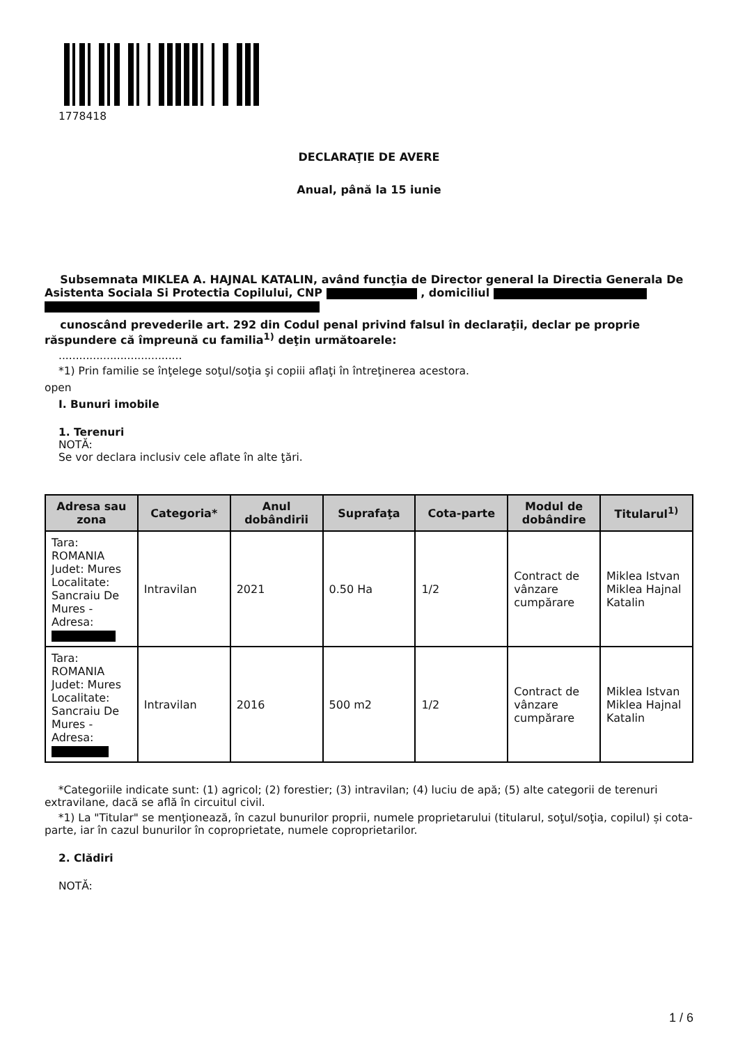1778418
DECLARAŢIE DE AVERE
Anual, până la 15 iunie
Subsemnata MIKLEA A. HAJNAL KATALIN, având funcţia de Director general la Directia Generala De Asistenta Sociala Si Protectia Copilului, CNP , domiciliul
cunoscând prevederile art. 292 din Codul penal privind falsul în declaraţii, declar pe proprie răspundere că împreună cu familia<sup>1)</sup> deţin următoarele:
....................................
*1) Prin familie se înţelege soţul/soţia şi copiii aflaţi în întreţinerea acestora.
open
I. Bunuri imobile
1. Terenuri
NOTĂ:
Se vor declara inclusiv cele aflate în alte ţări.
| Adresa sau zona | Categoria* | Anul dobândirii | Suprafaţa | Cota-parte | Modul de dobândire | Titularul<sup>1)</sup> |
| --- | --- | --- | --- | --- | --- | --- |
| Tara: ROMANIA Judet: Mures Localitate: Sancraiu De Mures - Adresa: | Intravilan | 2021 | 0.50 Ha | 1/2 | Contract de vânzare cumpărare | Miklea Istvan Miklea Hajnal Katalin |
| Tara: ROMANIA Judet: Mures Localitate: Sancraiu De Mures - Adresa: | Intravilan | 2016 | 500 m2 | 1/2 | Contract de vânzare cumpărare | Miklea Istvan Miklea Hajnal Katalin |
*Categoriile indicate sunt: (1) agricol; (2) forestier; (3) intravilan; (4) luciu de apă; (5) alte categorii de terenuri extravilane, dacă se află în circuitul civil.
*1) La "Titular" se menţionează, în cazul bunurilor proprii, numele proprietarului (titularul, soţul/soţia, copilul) și cota-parte, iar în cazul bunurilor în coproprietate, numele coproprietarilor.
2. Clădiri
NOTĂ:
1 / 6